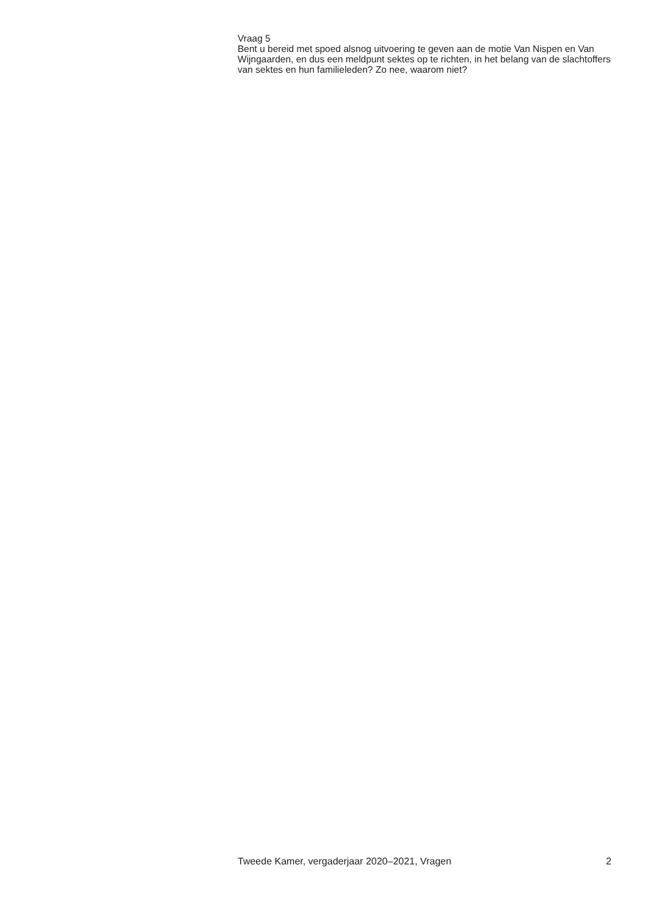Vraag 5
Bent u bereid met spoed alsnog uitvoering te geven aan de motie Van Nispen en Van Wijngaarden, en dus een meldpunt sektes op te richten, in het belang van de slachtoffers van sektes en hun familieleden? Zo nee, waarom niet?
Tweede Kamer, vergaderjaar 2020–2021, Vragen 2